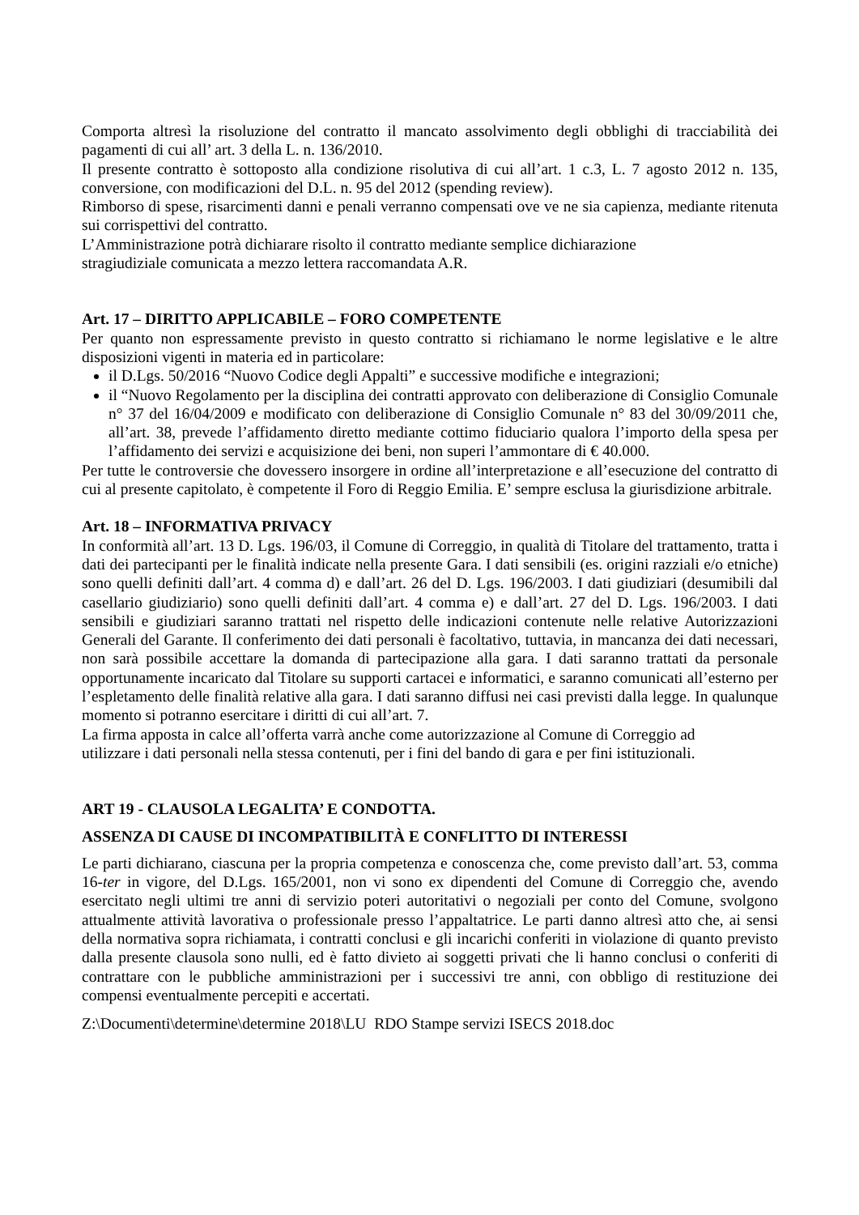Comporta altresì la risoluzione del contratto il mancato assolvimento degli obblighi di tracciabilità dei pagamenti di cui all’ art. 3 della L. n. 136/2010.
Il presente contratto è sottoposto alla condizione risolutiva di cui all’art. 1 c.3, L. 7 agosto 2012 n. 135, conversione, con modificazioni del D.L. n. 95 del 2012 (spending review).
Rimborso di spese, risarcimenti danni e penali verranno compensati ove ve ne sia capienza, mediante ritenuta sui corrispettivi del contratto.
L’Amministrazione potrà dichiarare risolto il contratto mediante semplice dichiarazione
stragiudiziale comunicata a mezzo lettera raccomandata A.R.
Art. 17 – DIRITTO APPLICABILE – FORO COMPETENTE
Per quanto non espressamente previsto in questo contratto si richiamano le norme legislative e le altre disposizioni vigenti in materia ed in particolare:
il D.Lgs. 50/2016 “Nuovo Codice degli Appalti” e successive modifiche e integrazioni;
il “Nuovo Regolamento per la disciplina dei contratti approvato con deliberazione di Consiglio Comunale n° 37 del 16/04/2009 e modificato con deliberazione di Consiglio Comunale n° 83 del 30/09/2011 che, all’art. 38, prevede l’affidamento diretto mediante cottimo fiduciario qualora l’importo della spesa per l’affidamento dei servizi e acquisizione dei beni, non superi l’ammontare di € 40.000.
Per tutte le controversie che dovessero insorgere in ordine all’interpretazione e all’esecuzione del contratto di cui al presente capitolato, è competente il Foro di Reggio Emilia. E’ sempre esclusa la giurisdizione arbitrale.
Art. 18 – INFORMATIVA PRIVACY
In conformità all’art. 13 D. Lgs. 196/03, il Comune di Correggio, in qualità di Titolare del trattamento, tratta i dati dei partecipanti per le finalità indicate nella presente Gara. I dati sensibili (es. origini razziali e/o etniche) sono quelli definiti dall’art. 4 comma d) e dall’art. 26 del D. Lgs. 196/2003. I dati giudiziari (desumibili dal casellario giudiziario) sono quelli definiti dall’art. 4 comma e) e dall’art. 27 del D. Lgs. 196/2003. I dati sensibili e giudiziari saranno trattati nel rispetto delle indicazioni contenute nelle relative Autorizzazioni Generali del Garante. Il conferimento dei dati personali è facoltativo, tuttavia, in mancanza dei dati necessari, non sarà possibile accettare la domanda di partecipazione alla gara. I dati saranno trattati da personale opportunamente incaricato dal Titolare su supporti cartacei e informatici, e saranno comunicati all’esterno per l’espletamento delle finalità relative alla gara. I dati saranno diffusi nei casi previsti dalla legge. In qualunque momento si potranno esercitare i diritti di cui all’art. 7.
La firma apposta in calce all’offerta varrà anche come autorizzazione al Comune di Correggio ad
utilizzare i dati personali nella stessa contenuti, per i fini del bando di gara e per fini istituzionali.
ART 19 - CLAUSOLA LEGALITA’ E CONDOTTA.
ASSENZA DI CAUSE DI INCOMPATIBILITÀ E CONFLITTO DI INTERESSI
Le parti dichiarano, ciascuna per la propria competenza e conoscenza che, come previsto dall’art. 53, comma 16-ter in vigore, del D.Lgs. 165/2001, non vi sono ex dipendenti del Comune di Correggio che, avendo esercitato negli ultimi tre anni di servizio poteri autoritativi o negoziali per conto del Comune, svolgono attualmente attività lavorativa o professionale presso l’appaltatrice. Le parti danno altresì atto che, ai sensi della normativa sopra richiamata, i contratti conclusi e gli incarichi conferiti in violazione di quanto previsto dalla presente clausola sono nulli, ed è fatto divieto ai soggetti privati che li hanno conclusi o conferiti di contrattare con le pubbliche amministrazioni per i successivi tre anni, con obbligo di restituzione dei compensi eventualmente percepiti e accertati.
Z:\Documenti\determine\determine 2018\LU RDO Stampe servizi ISECS 2018.doc